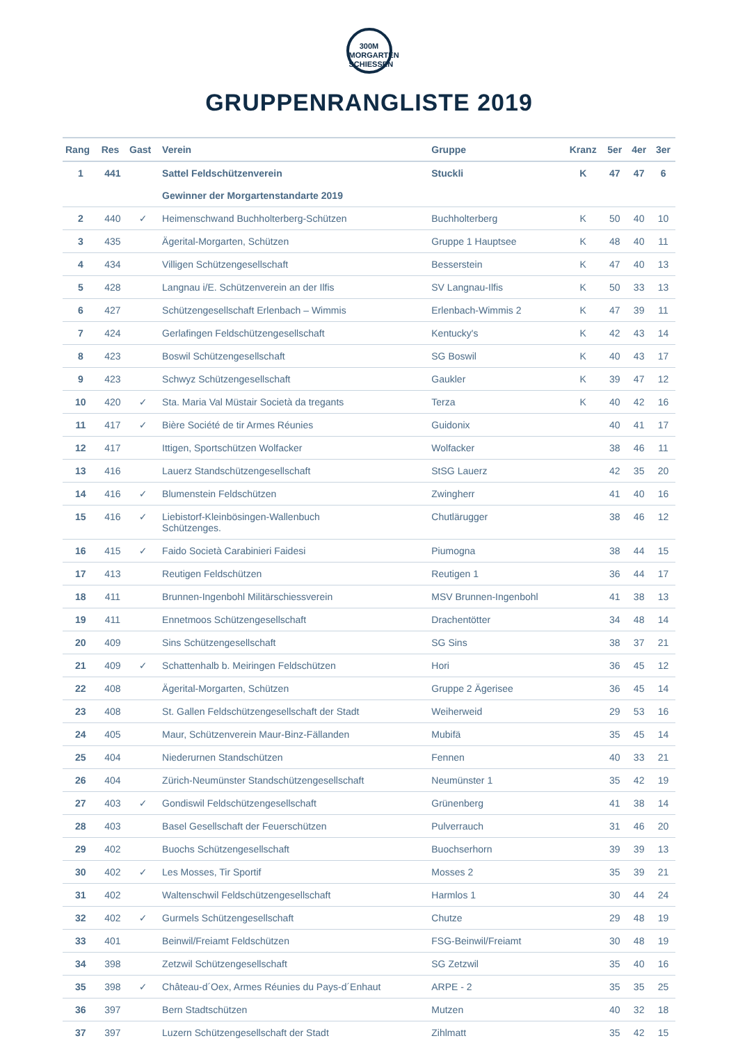300M
MORGARTEN
SCHIESSEN
GRUPPENRANGLISTE 2019
| Rang | Res | Gast | Verein | Gruppe | Kranz | 5er | 4er | 3er |
| --- | --- | --- | --- | --- | --- | --- | --- | --- |
| 1 | 441 | | Sattel Feldschützenverein Gewinner der Morgartenstandarte 2019 | Stuckli | K | 47 | 47 | 6 |
| 2 | 440 | ✓ | Heimenschwand Buchholterberg-Schützen | Buchholterberg | K | 50 | 40 | 10 |
| 3 | 435 | | Ägerital-Morgarten, Schützen | Gruppe 1 Hauptsee | K | 48 | 40 | 11 |
| 4 | 434 | | Villigen Schützengesellschaft | Besserstein | K | 47 | 40 | 13 |
| 5 | 428 | | Langnau i/E. Schützenverein an der Ilfis | SV Langnau-Ilfis | K | 50 | 33 | 13 |
| 6 | 427 | | Schützengesellschaft Erlenbach – Wimmis | Erlenbach-Wimmis 2 | K | 47 | 39 | 11 |
| 7 | 424 | | Gerlafingen Feldschützengesellschaft | Kentucky's | K | 42 | 43 | 14 |
| 8 | 423 | | Boswil Schützengesellschaft | SG Boswil | K | 40 | 43 | 17 |
| 9 | 423 | | Schwyz Schützengesellschaft | Gaukler | K | 39 | 47 | 12 |
| 10 | 420 | ✓ | Sta. Maria Val Müstair Società da tregants | Terza | K | 40 | 42 | 16 |
| 11 | 417 | ✓ | Bière Société de tir Armes Réunies | Guidonix | | 40 | 41 | 17 |
| 12 | 417 | | Ittigen, Sportschützen Wolfacker | Wolfacker | | 38 | 46 | 11 |
| 13 | 416 | | Lauerz Standschützengesellschaft | StSG Lauerz | | 42 | 35 | 20 |
| 14 | 416 | ✓ | Blumenstein Feldschützen | Zwingherr | | 41 | 40 | 16 |
| 15 | 416 | ✓ | Liebistorf-Kleinbösingen-Wallenbuch Schützenges. | Chutlärugger | | 38 | 46 | 12 |
| 16 | 415 | ✓ | Faido Società Carabinieri Faidesi | Piumogna | | 38 | 44 | 15 |
| 17 | 413 | | Reutigen Feldschützen | Reutigen 1 | | 36 | 44 | 17 |
| 18 | 411 | | Brunnen-Ingenbohl Militärschiessverein | MSV Brunnen-Ingenbohl | | 41 | 38 | 13 |
| 19 | 411 | | Ennetmoos Schützengesellschaft | Drachentötter | | 34 | 48 | 14 |
| 20 | 409 | | Sins Schützengesellschaft | SG Sins | | 38 | 37 | 21 |
| 21 | 409 | ✓ | Schattenhalb b. Meiringen Feldschützen | Hori | | 36 | 45 | 12 |
| 22 | 408 | | Ägerital-Morgarten, Schützen | Gruppe 2 Ägerisee | | 36 | 45 | 14 |
| 23 | 408 | | St. Gallen Feldschützengesellschaft der Stadt | Weiherweid | | 29 | 53 | 16 |
| 24 | 405 | | Maur, Schützenverein Maur-Binz-Fällanden | Mubifä | | 35 | 45 | 14 |
| 25 | 404 | | Niederurnen Standschützen | Fennen | | 40 | 33 | 21 |
| 26 | 404 | | Zürich-Neumünster Standschützengesellschaft | Neumünster 1 | | 35 | 42 | 19 |
| 27 | 403 | ✓ | Gondiswil Feldschützengesellschaft | Grünenberg | | 41 | 38 | 14 |
| 28 | 403 | | Basel Gesellschaft der Feuerschützen | Pulverrauch | | 31 | 46 | 20 |
| 29 | 402 | | Buochs Schützengesellschaft | Buochserhorn | | 39 | 39 | 13 |
| 30 | 402 | ✓ | Les Mosses, Tir Sportif | Mosses 2 | | 35 | 39 | 21 |
| 31 | 402 | | Waltenschwil Feldschützengesellschaft | Harmlos 1 | | 30 | 44 | 24 |
| 32 | 402 | ✓ | Gurmels Schützengesellschaft | Chutze | | 29 | 48 | 19 |
| 33 | 401 | | Beinwil/Freiamt Feldschützen | FSG-Beinwil/Freiamt | | 30 | 48 | 19 |
| 34 | 398 | | Zetzwil Schützengesellschaft | SG Zetzwil | | 35 | 40 | 16 |
| 35 | 398 | ✓ | Château-d´Oex, Armes Réunies du Pays-d´Enhaut | ARPE - 2 | | 35 | 35 | 25 |
| 36 | 397 | | Bern Stadtschützen | Mutzen | | 40 | 32 | 18 |
| 37 | 397 | | Luzern Schützengesellschaft der Stadt | Zihlmatt | | 35 | 42 | 15 |